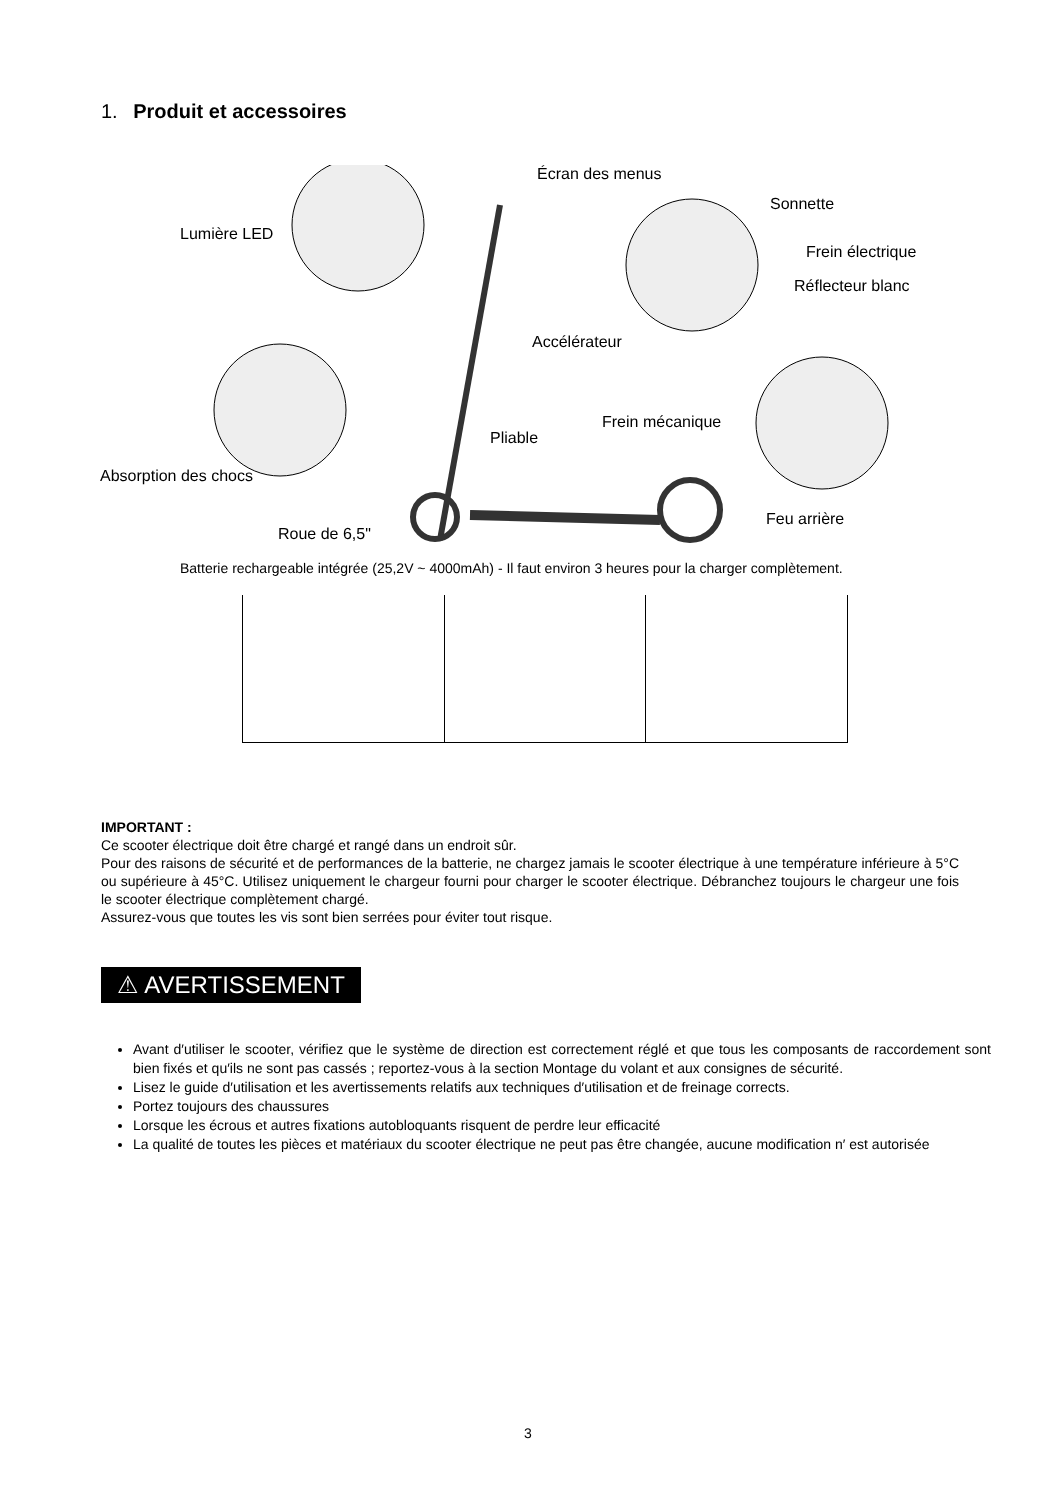1. Produit et accessoires
Écran des menus
Sonnette
Lumière LED
Frein électrique
Réflecteur blanc
Accélérateur
Frein mécanique
Pliable
Absorption des chocs
Feu arrière
Roue de 6,5"
Batterie rechargeable intégrée (25,2V ~ 4000mAh) - Il faut environ 3 heures pour la charger complètement.
IMPORTANT :
Ce scooter électrique doit être chargé et rangé dans un endroit sûr.
Pour des raisons de sécurité et de performances de la batterie, ne chargez jamais le scooter électrique à une température inférieure à 5°C ou supérieure à 45°C. Utilisez uniquement le chargeur fourni pour charger le scooter électrique. Débranchez toujours le chargeur une fois le scooter électrique complètement chargé.
Assurez-vous que toutes les vis sont bien serrées pour éviter tout risque.
⚠ AVERTISSEMENT
Avant d′utiliser le scooter, vérifiez que le système de direction est correctement réglé et que tous les composants de raccordement sont bien fixés et qu′ils ne sont pas cassés ; reportez-vous à la section Montage du volant et aux consignes de sécurité.
Lisez le guide d′utilisation et les avertissements relatifs aux techniques d′utilisation et de freinage corrects.
Portez toujours des chaussures
Lorsque les écrous et autres fixations autobloquants risquent de perdre leur efficacité
La qualité de toutes les pièces et matériaux du scooter électrique ne peut pas être changée, aucune modification n′ est autorisée
3